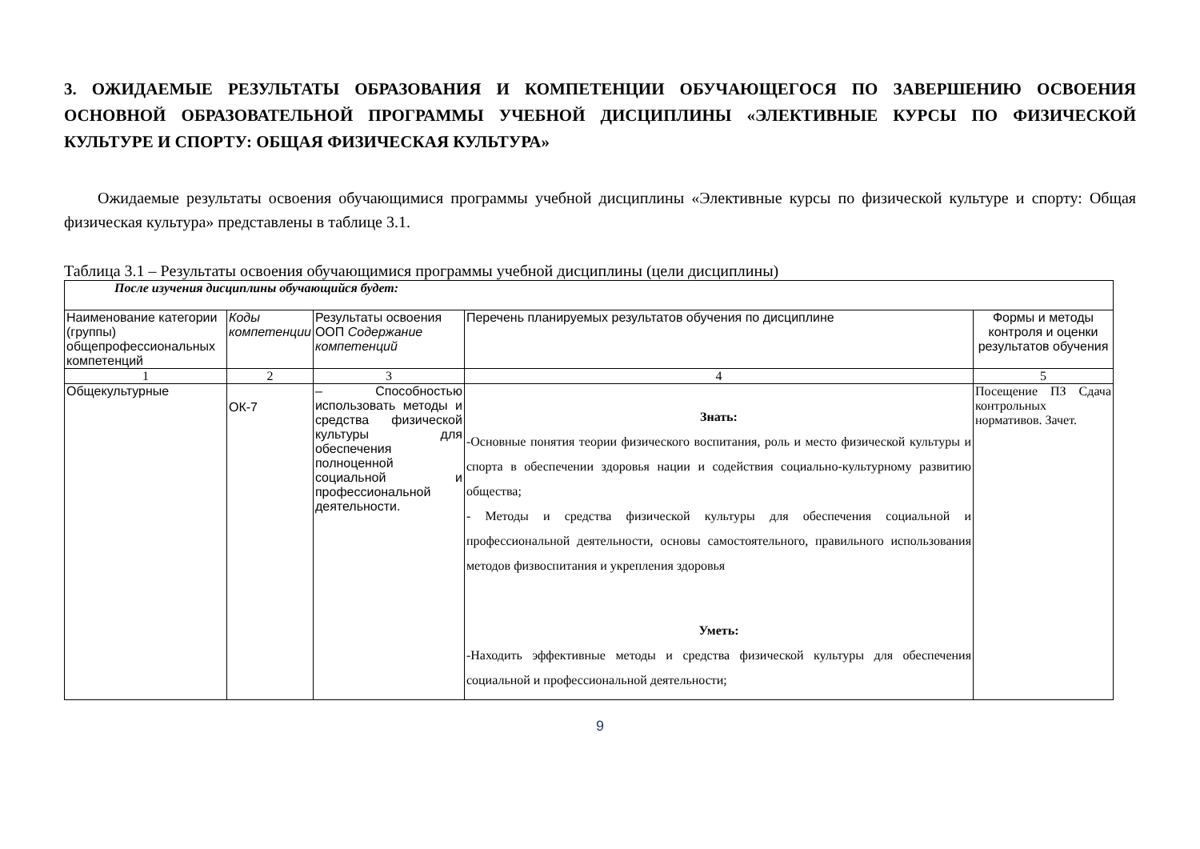3. ОЖИДАЕМЫЕ РЕЗУЛЬТАТЫ ОБРАЗОВАНИЯ И КОМПЕТЕНЦИИ ОБУЧАЮЩЕГОСЯ ПО ЗАВЕРШЕНИЮ ОСВОЕНИЯ ОСНОВНОЙ ОБРАЗОВАТЕЛЬНОЙ ПРОГРАММЫ УЧЕБНОЙ ДИСЦИПЛИНЫ «ЭЛЕКТИВНЫЕ КУРСЫ ПО ФИЗИЧЕСКОЙ КУЛЬТУРЕ И СПОРТУ: ОБЩАЯ ФИЗИЧЕСКАЯ КУЛЬТУРА»
Ожидаемые результаты освоения обучающимися программы учебной дисциплины «Элективные курсы по физической культуре и спорту: Общая физическая культура» представлены в таблице 3.1.
Таблица 3.1 – Результаты освоения обучающимися программы учебной дисциплины (цели дисциплины)
| После изучения дисциплины обучающийся будет: | | | | |
| --- | --- | --- | --- | --- |
| Наименование категории (группы) общепрофессиональных компетенций | Коды компетенции | Результаты освоения ООП Содержание компетенций | Перечень планируемых результатов обучения по дисциплине | Формы и методы контроля и оценки результатов обучения |
| 1 | 2 | 3 | 4 | 5 |
| Общекультурные | ОК-7 | – Способностью использовать методы и средства физической культуры для обеспечения полноценной социальной и профессиональной деятельности. | Знать: -Основные понятия теории физического воспитания, роль и место физической культуры и спорта в обеспечении здоровья нации и содействия социально-культурному развитию общества; - Методы и средства физической культуры для обеспечения социальной и профессиональной деятельности, основы самостоятельного, правильного использования методов физвоспитания и укрепления здоровья Уметь: -Находить эффективные методы и средства физической культуры для обеспечения социальной и профессиональной деятельности; | Посещение ПЗ Сдача контрольных нормативов. Зачет. |
9